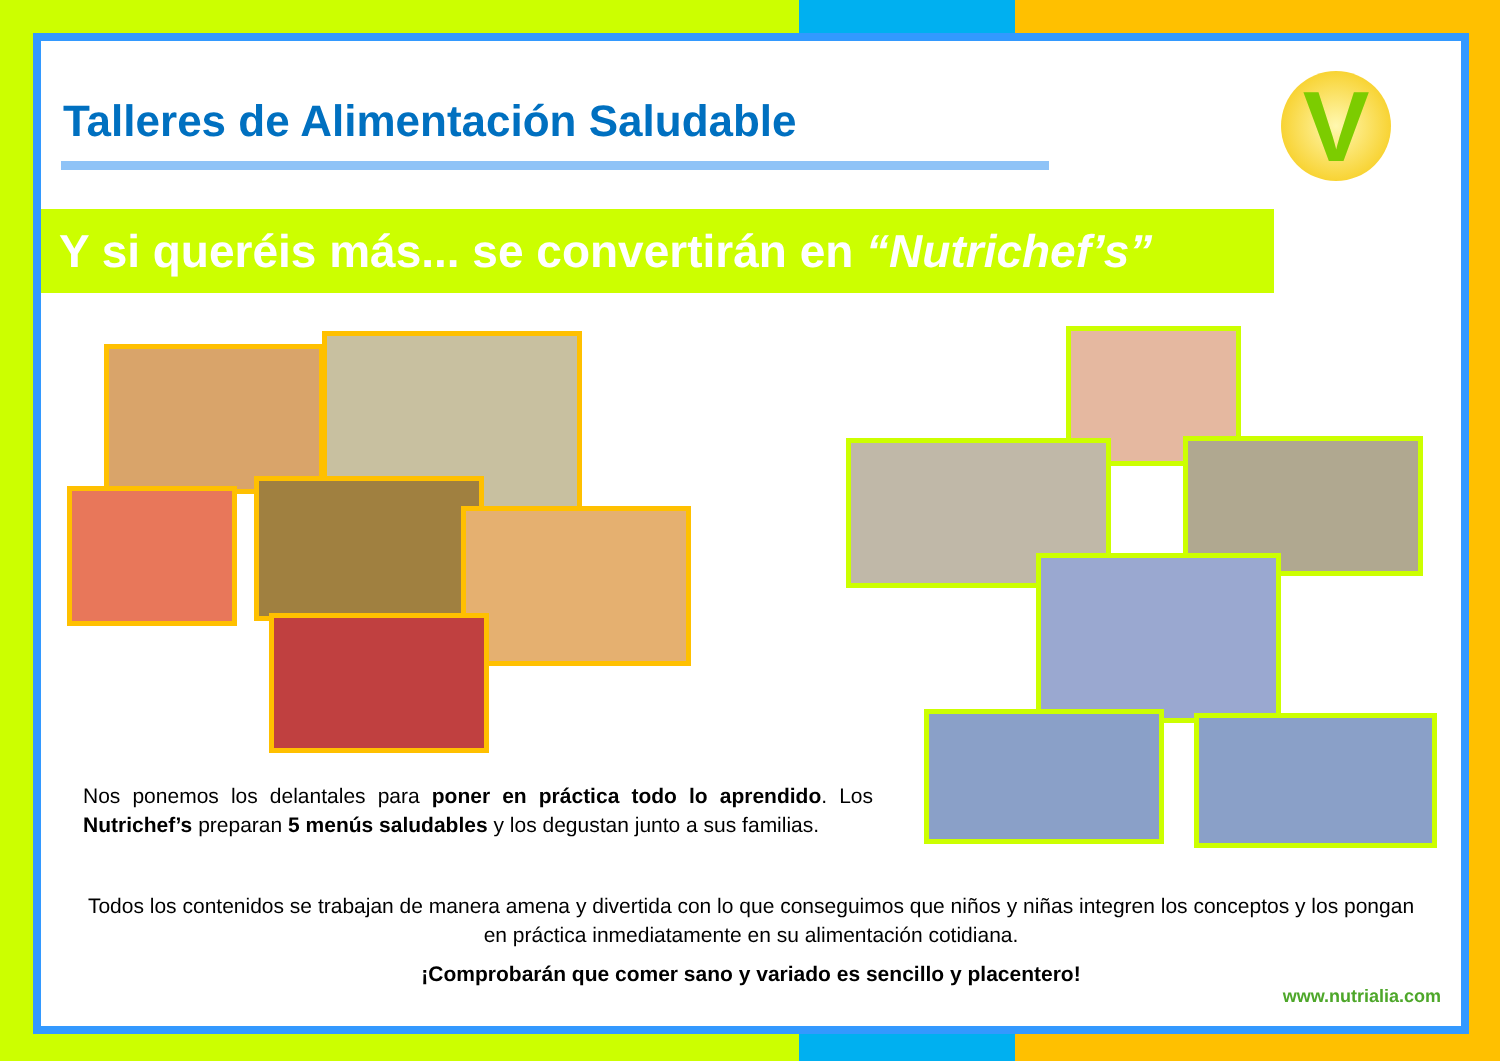Talleres de Alimentación Saludable
V
Y si queréis más... se convertirán en “Nutrichef’s”
Nos ponemos los delantales para poner en práctica todo lo aprendido. Los Nutrichef’s preparan 5 menús saludables y los degustan junto a sus familias.
Todos los contenidos se trabajan de manera amena y divertida con lo que conseguimos que niños y niñas integren los conceptos y los pongan en práctica inmediatamente en su alimentación cotidiana.
¡Comprobarán que comer sano y variado es sencillo y placentero!
www.nutrialia.com